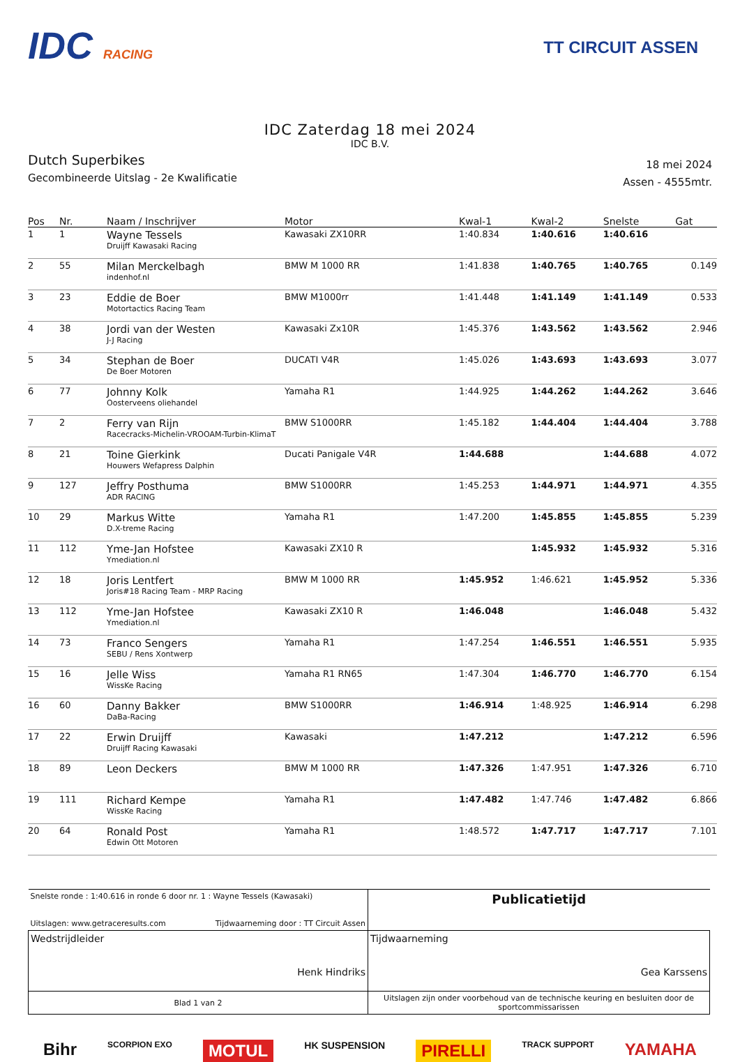IDC RACING
TT CIRCUIT ASSEN
IDC Zaterdag 18 mei 2024
IDC B.V.
Dutch Superbikes
Gecombineerde Uitslag - 2e Kwalificatie
18 mei 2024
Assen - 4555mtr.
| Pos | Nr. | Naam / Inschrijver | Motor | Kwal-1 | Kwal-2 | Snelste | Gat |
| --- | --- | --- | --- | --- | --- | --- | --- |
| 1 | 1 | Wayne Tessels Druijff Kawasaki Racing | Kawasaki ZX10RR | 1:40.834 | 1:40.616 | 1:40.616 | |
| 2 | 55 | Milan Merckelbagh indenhof.nl | BMW M 1000 RR | 1:41.838 | 1:40.765 | 1:40.765 | 0.149 |
| 3 | 23 | Eddie de Boer Motortactics Racing Team | BMW M1000rr | 1:41.448 | 1:41.149 | 1:41.149 | 0.533 |
| 4 | 38 | Jordi van der Westen J-J Racing | Kawasaki Zx10R | 1:45.376 | 1:43.562 | 1:43.562 | 2.946 |
| 5 | 34 | Stephan de Boer De Boer Motoren | DUCATI V4R | 1:45.026 | 1:43.693 | 1:43.693 | 3.077 |
| 6 | 77 | Johnny Kolk Oosterveens oliehandel | Yamaha R1 | 1:44.925 | 1:44.262 | 1:44.262 | 3.646 |
| 7 | 2 | Ferry van Rijn Racecracks-Michelin-VROOAM-Turbin-KlimaT | BMW S1000RR | 1:45.182 | 1:44.404 | 1:44.404 | 3.788 |
| 8 | 21 | Toine Gierkink Houwers Wefapress Dalphin | Ducati Panigale V4R | 1:44.688 | | 1:44.688 | 4.072 |
| 9 | 127 | Jeffry Posthuma ADR RACING | BMW S1000RR | 1:45.253 | 1:44.971 | 1:44.971 | 4.355 |
| 10 | 29 | Markus Witte D.X-treme Racing | Yamaha R1 | 1:47.200 | 1:45.855 | 1:45.855 | 5.239 |
| 11 | 112 | Yme-Jan Hofstee Ymediation.nl | Kawasaki ZX10 R | | 1:45.932 | 1:45.932 | 5.316 |
| 12 | 18 | Joris Lentfert Joris#18 Racing Team - MRP Racing | BMW M 1000 RR | 1:45.952 | 1:46.621 | 1:45.952 | 5.336 |
| 13 | 112 | Yme-Jan Hofstee Ymediation.nl | Kawasaki ZX10 R | 1:46.048 | | 1:46.048 | 5.432 |
| 14 | 73 | Franco Sengers SEBU / Rens Xontwerp | Yamaha R1 | 1:47.254 | 1:46.551 | 1:46.551 | 5.935 |
| 15 | 16 | Jelle Wiss WissKe Racing | Yamaha R1 RN65 | 1:47.304 | 1:46.770 | 1:46.770 | 6.154 |
| 16 | 60 | Danny Bakker DaBa-Racing | BMW S1000RR | 1:46.914 | 1:48.925 | 1:46.914 | 6.298 |
| 17 | 22 | Erwin Druijff Druijff Racing Kawasaki | Kawasaki | 1:47.212 | | 1:47.212 | 6.596 |
| 18 | 89 | Leon Deckers | BMW M 1000 RR | 1:47.326 | 1:47.951 | 1:47.326 | 6.710 |
| 19 | 111 | Richard Kempe WissKe Racing | Yamaha R1 | 1:47.482 | 1:47.746 | 1:47.482 | 6.866 |
| 20 | 64 | Ronald Post Edwin Ott Motoren | Yamaha R1 | 1:48.572 | 1:47.717 | 1:47.717 | 7.101 |
| Snelste ronde : 1:40.616 in ronde 6 door nr. 1 : Wayne Tessels (Kawasaki) Uitslagen: www.getraceresults.com Tijdwaarneming door : TT Circuit Assen | | Publicatietijd |
| Wedstrijdleider Henk Hindriks | Tijdwaarneming Gea Karssens | |
| Blad 1 van 2 | Uitslagen zijn onder voorbehoud van de technische keuring en besluiten door de sportcommissarissen | |
Bihr SCORPION EXO MOTUL HK SUSPENSION PIRELLI TRACK SUPPORT YAMAHA